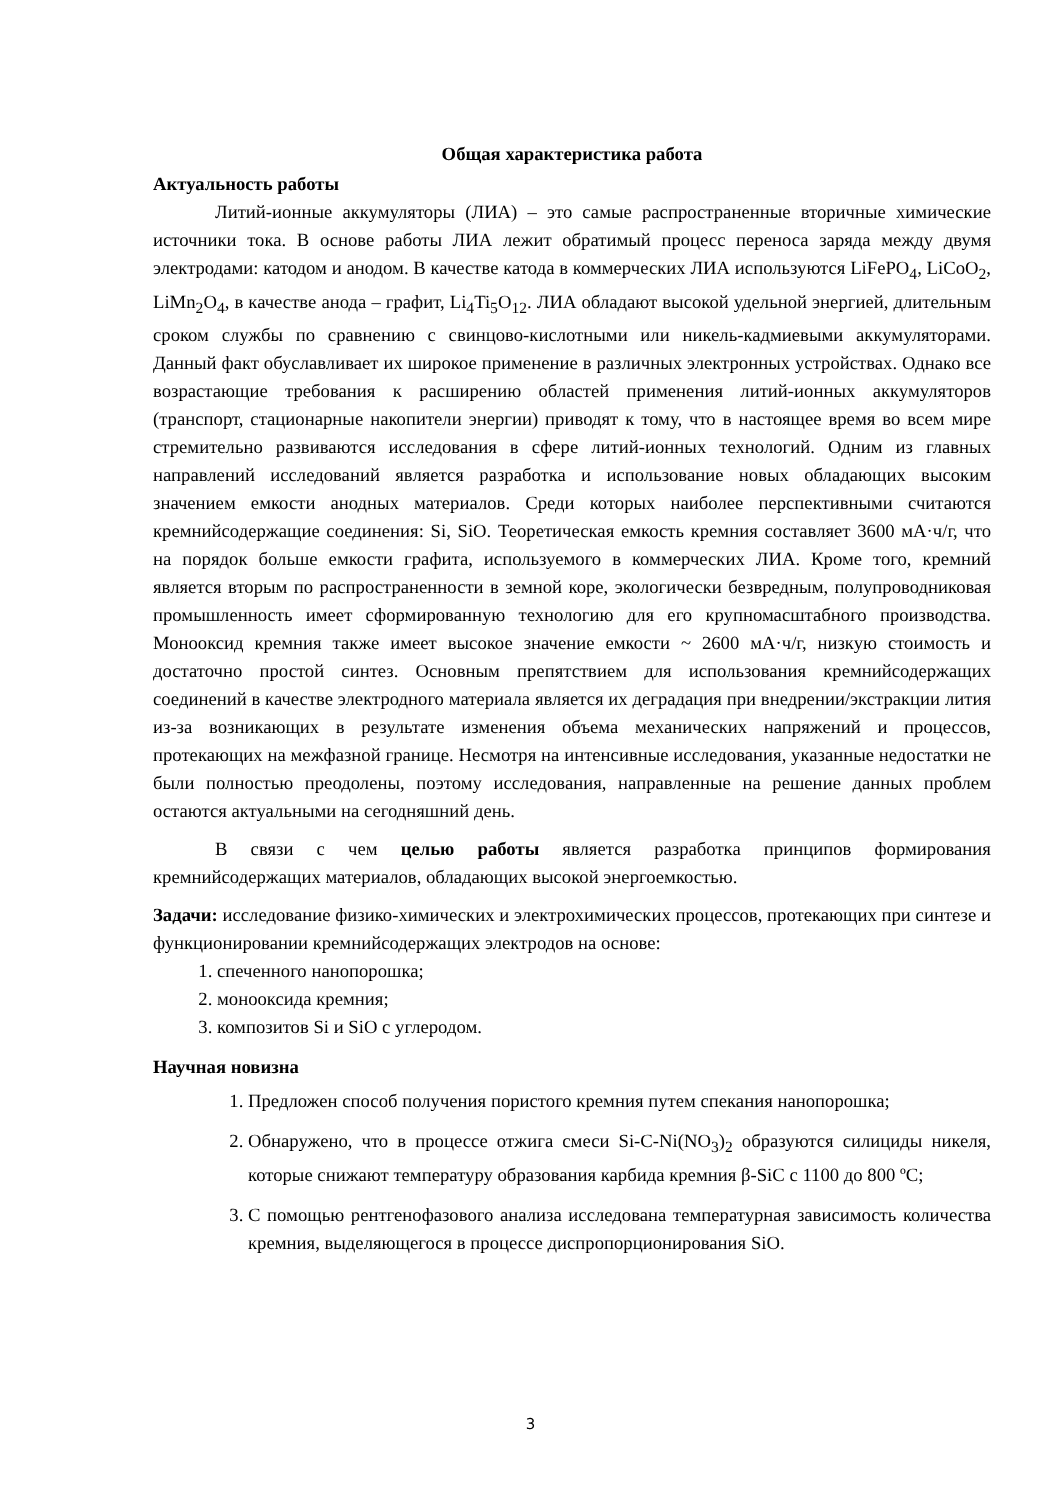Общая характеристика работа
Актуальность работы
Литий-ионные аккумуляторы (ЛИА) – это самые распространенные вторичные химические источники тока. В основе работы ЛИА лежит обратимый процесс переноса заряда между двумя электродами: катодом и анодом. В качестве катода в коммерческих ЛИА используются LiFePO<sub>4</sub>, LiCoO<sub>2</sub>, LiMn<sub>2</sub>O<sub>4</sub>, в качестве анода – графит, Li<sub>4</sub>Ti<sub>5</sub>O<sub>12</sub>. ЛИА обладают высокой удельной энергией, длительным сроком службы по сравнению с свинцово-кислотными или никель-кадмиевыми аккумуляторами. Данный факт обуславливает их широкое применение в различных электронных устройствах. Однако все возрастающие требования к расширению областей применения литий-ионных аккумуляторов (транспорт, стационарные накопители энергии) приводят к тому, что в настоящее время во всем мире стремительно развиваются исследования в сфере литий-ионных технологий. Одним из главных направлений исследований является разработка и использование новых обладающих высоким значением емкости анодных материалов. Среди которых наиболее перспективными считаются кремнийсодержащие соединения: Si, SiO. Теоретическая емкость кремния составляет 3600 мА·ч/г, что на порядок больше емкости графита, используемого в коммерческих ЛИА. Кроме того, кремний является вторым по распространенности в земной коре, экологически безвредным, полупроводниковая промышленность имеет сформированную технологию для его крупномасштабного производства. Монооксид кремния также имеет высокое значение емкости ~ 2600 мА·ч/г, низкую стоимость и достаточно простой синтез. Основным препятствием для использования кремнийсодержащих соединений в качестве электродного материала является их деградация при внедрении/экстракции лития из-за возникающих в результате изменения объема механических напряжений и процессов, протекающих на межфазной границе. Несмотря на интенсивные исследования, указанные недостатки не были полностью преодолены, поэтому исследования, направленные на решение данных проблем остаются актуальными на сегодняшний день.
В связи с чем целью работы является разработка принципов формирования кремнийсодержащих материалов, обладающих высокой энергоемкостью.
Задачи: исследование физико-химических и электрохимических процессов, протекающих при синтезе и функционировании кремнийсодержащих электродов на основе:
1. спеченного нанопорошка;
2. монооксида кремния;
3. композитов Si и SiO с углеродом.
Научная новизна
1. Предложен способ получения пористого кремния путем спекания нанопорошка;
2. Обнаружено, что в процессе отжига смеси Si-C-Ni(NO<sub>3</sub>)<sub>2</sub> образуются силициды никеля, которые снижают температуру образования карбида кремния β-SiC с 1100 до 800 ºC;
3. С помощью рентгенофазового анализа исследована температурная зависимость количества кремния, выделяющегося в процессе диспропорционирования SiO.
3